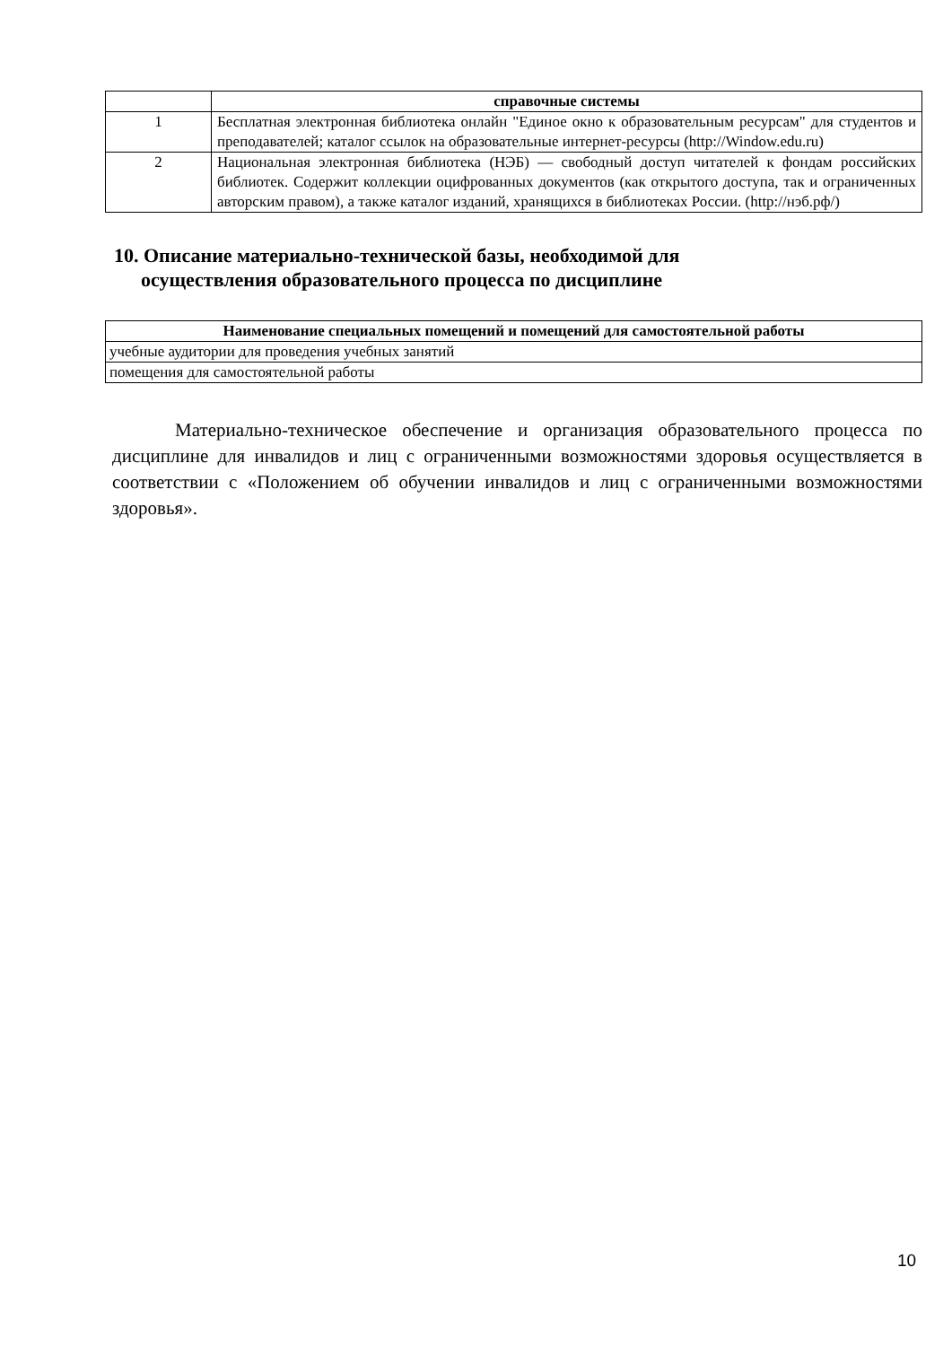| | справочные системы |
| 1 | Бесплатная электронная библиотека онлайн "Единое окно к образовательным ресурсам" для студентов и преподавателей; каталог ссылок на образовательные интернет-ресурсы (http://Window.edu.ru) |
| 2 | Национальная электронная библиотека (НЭБ) — свободный доступ читателей к фондам российских библиотек. Содержит коллекции оцифрованных документов (как открытого доступа, так и ограниченных авторским правом), а также каталог изданий, хранящихся в библиотеках России. (http://нэб.рф/) |
10. Описание материально-технической базы, необходимой для
осуществления образовательного процесса по дисциплине
| Наименование специальных помещений и помещений для самостоятельной работы |
| --- |
| учебные аудитории для проведения учебных занятий |
| помещения для самостоятельной работы |
Материально-техническое обеспечение и организация образовательного процесса по дисциплине для инвалидов и лиц с ограниченными возможностями здоровья осуществляется в соответствии с «Положением об обучении инвалидов и лиц с ограниченными возможностями здоровья».
10